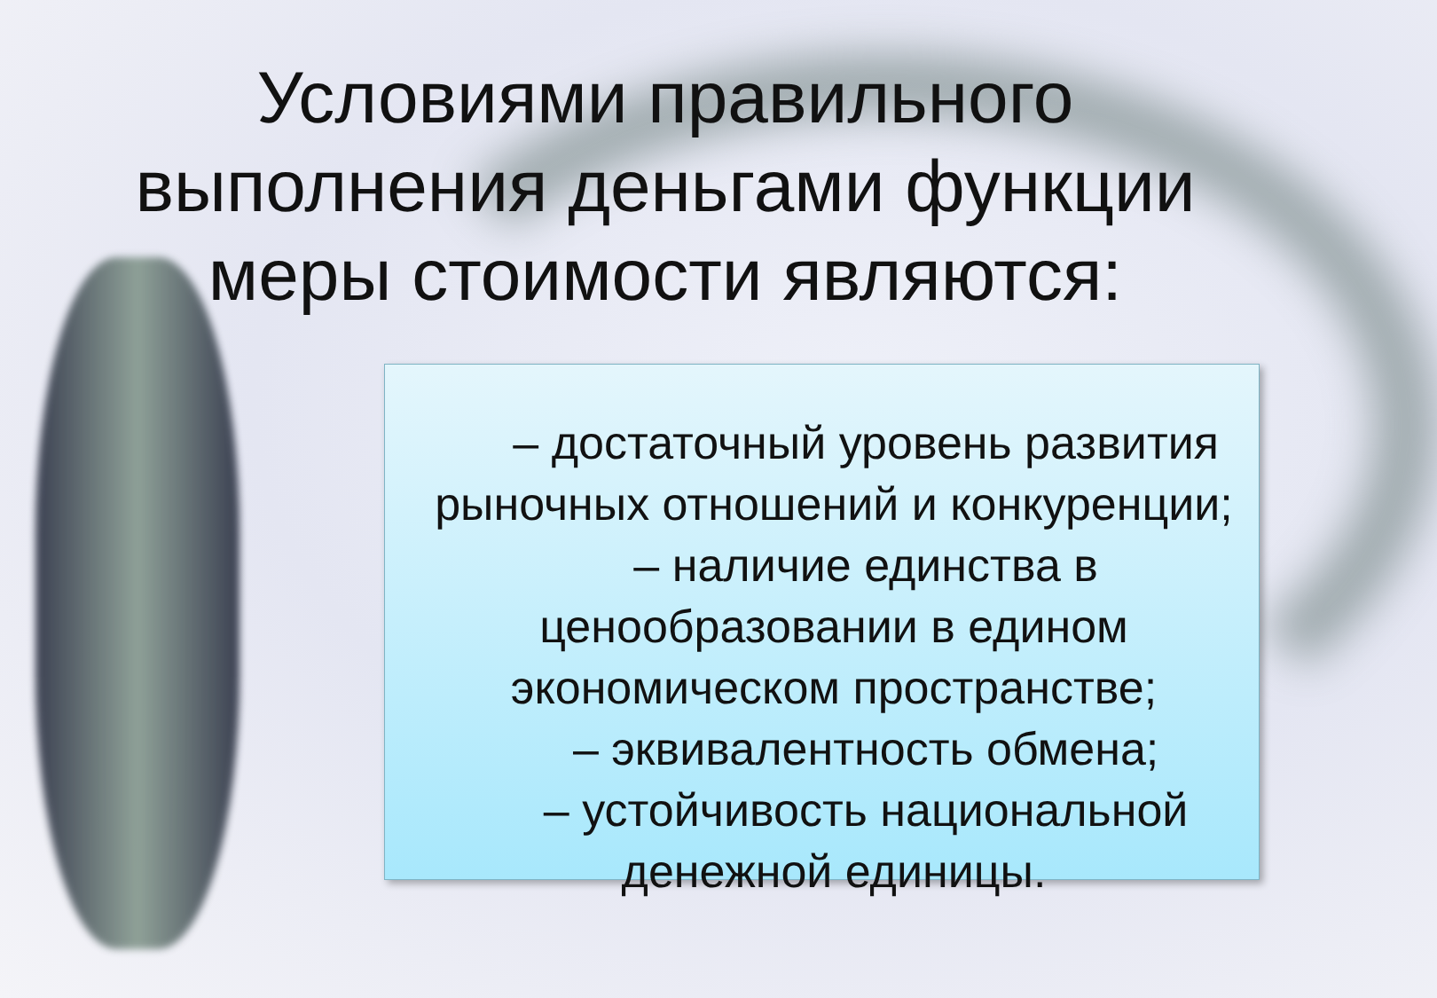Условиями правильного выполнения деньгами функции меры стоимости являются:
– достаточный уровень развития рыночных отношений и конкуренции;
– наличие единства в ценообразовании в едином экономическом пространстве;
– эквивалентность обмена;
– устойчивость национальной денежной единицы.